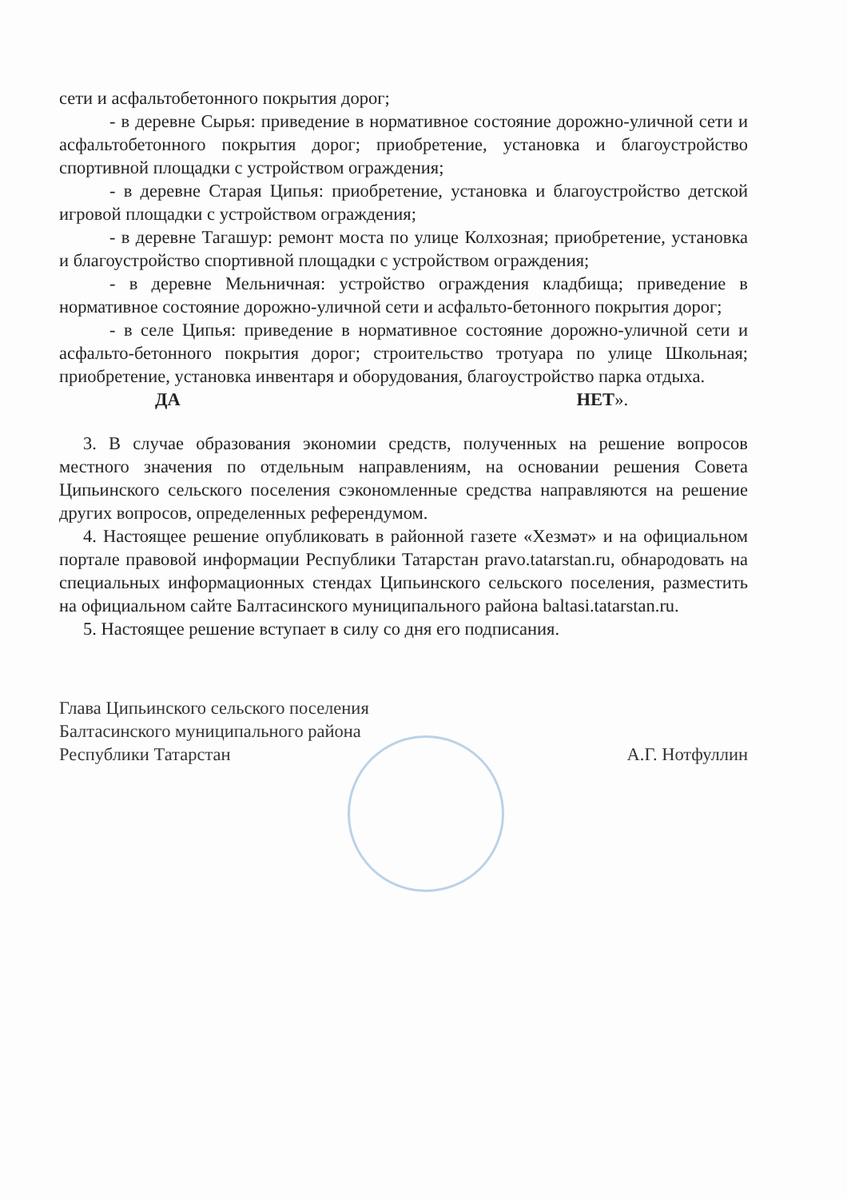сети и асфальтобетонного покрытия дорог;
- в деревне Сырья: приведение в нормативное состояние дорожно-уличной сети и асфальтобетонного покрытия дорог; приобретение, установка и благоустройство спортивной площадки с устройством ограждения;
- в деревне Старая Ципья: приобретение, установка и благоустройство детской игровой площадки с устройством ограждения;
- в деревне Тагашур: ремонт моста по улице Колхозная; приобретение, установка и благоустройство спортивной площадки с устройством ограждения;
- в деревне Мельничная: устройство ограждения кладбища; приведение в нормативное состояние дорожно-уличной сети и асфальто-бетонного покрытия дорог;
- в селе Ципья: приведение в нормативное состояние дорожно-уличной сети и асфальто-бетонного покрытия дорог; строительство тротуара по улице Школьная; приобретение, установка инвентаря и оборудования, благоустройство парка отдыха.
ДА НЕТ».
3. В случае образования экономии средств, полученных на решение вопросов местного значения по отдельным направлениям, на основании решения Совета Ципьинского сельского поселения сэкономленные средства направляются на решение других вопросов, определенных референдумом.
4. Настоящее решение опубликовать в районной газете «Хезмәт» и на официальном портале правовой информации Республики Татарстан pravo.tatarstan.ru, обнародовать на специальных информационных стендах Ципьинского сельского поселения, разместить на официальном сайте Балтасинского муниципального района baltasi.tatarstan.ru.
5. Настоящее решение вступает в силу со дня его подписания.
Глава Ципьинского сельского поселения
Балтасинского муниципального района
Республики Татарстан
А.Г. Нотфуллин